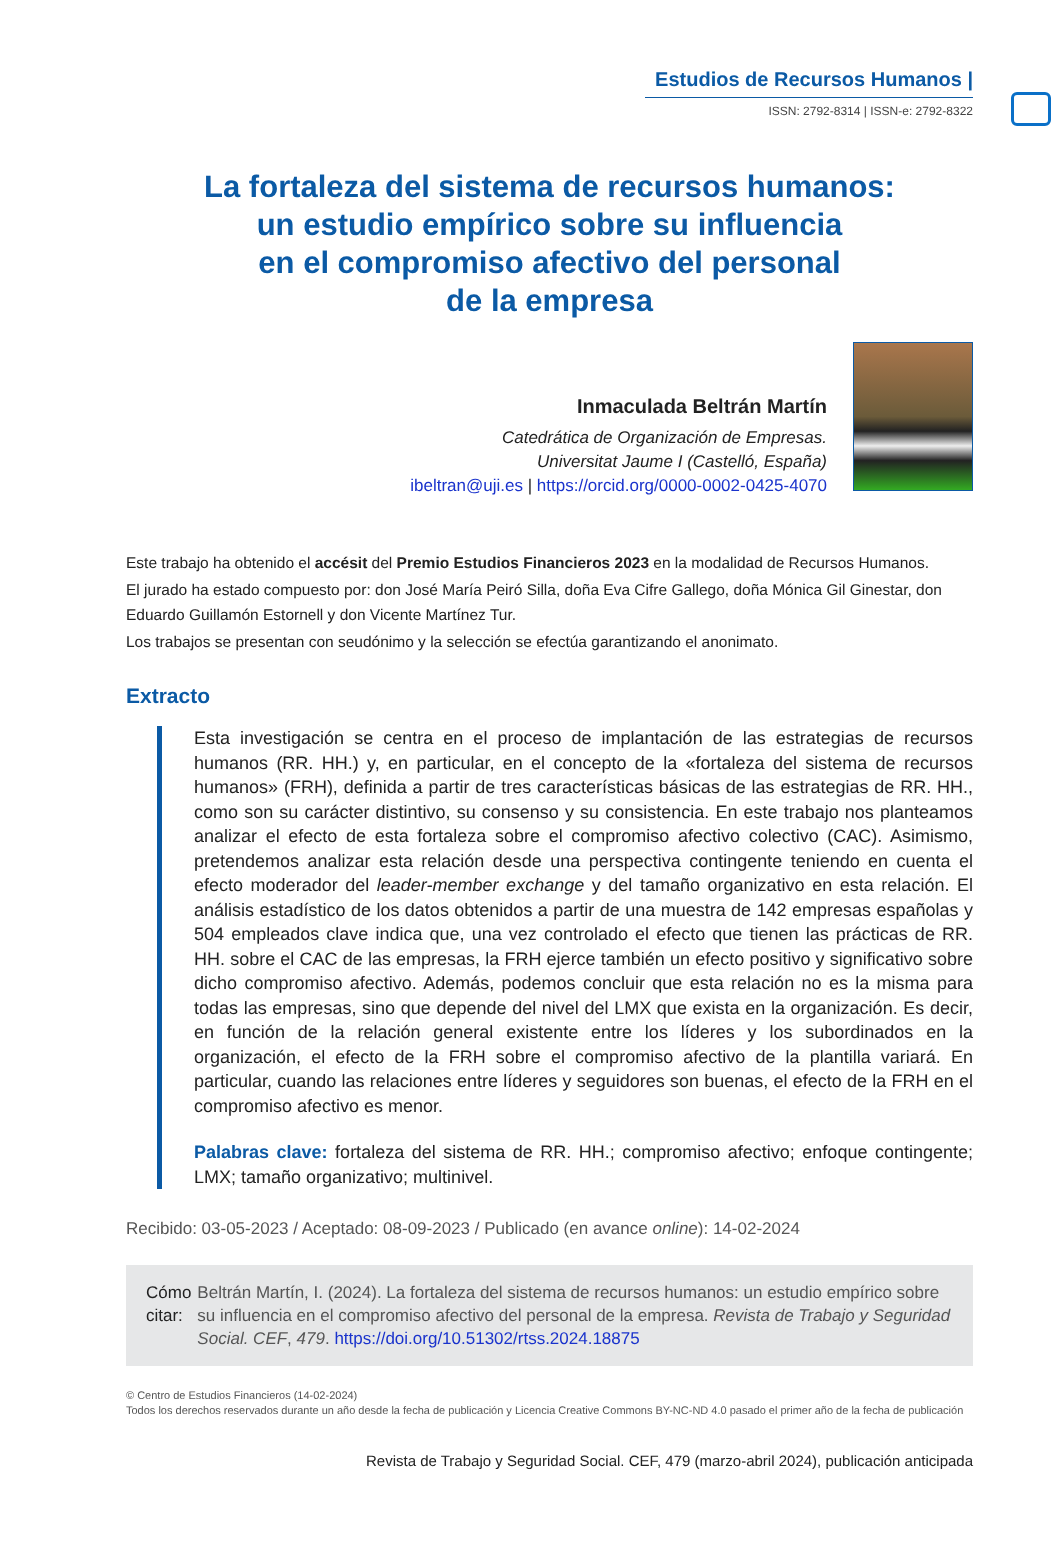Estudios de Recursos Humanos |
ISSN: 2792-8314 | ISSN-e: 2792-8322
La fortaleza del sistema de recursos humanos:
un estudio empírico sobre su influencia
en el compromiso afectivo del personal
de la empresa
Inmaculada Beltrán Martín
Catedrática de Organización de Empresas.
Universitat Jaume I (Castelló, España)
ibeltran@uji.es | https://orcid.org/0000-0002-0425-4070
Este trabajo ha obtenido el accésit del Premio Estudios Financieros 2023 en la modalidad de Recursos Humanos.
El jurado ha estado compuesto por: don José María Peiró Silla, doña Eva Cifre Gallego, doña Mónica Gil Ginestar, don Eduardo Guillamón Estornell y don Vicente Martínez Tur.
Los trabajos se presentan con seudónimo y la selección se efectúa garantizando el anonimato.
Extracto
Esta investigación se centra en el proceso de implantación de las estrategias de recursos humanos (RR. HH.) y, en particular, en el concepto de la «fortaleza del sistema de recursos humanos» (FRH), definida a partir de tres características básicas de las estrategias de RR. HH., como son su carácter distintivo, su consenso y su consistencia. En este trabajo nos planteamos analizar el efecto de esta fortaleza sobre el compromiso afectivo colectivo (CAC). Asimismo, pretendemos analizar esta relación desde una perspectiva contingente teniendo en cuenta el efecto moderador del leader-member exchange y del tamaño organizativo en esta relación. El análisis estadístico de los datos obtenidos a partir de una muestra de 142 empresas españolas y 504 empleados clave indica que, una vez controlado el efecto que tienen las prácticas de RR. HH. sobre el CAC de las empresas, la FRH ejerce también un efecto positivo y significativo sobre dicho compromiso afectivo. Además, podemos concluir que esta relación no es la misma para todas las empresas, sino que depende del nivel del LMX que exista en la organización. Es decir, en función de la relación general existente entre los líderes y los subordinados en la organización, el efecto de la FRH sobre el compromiso afectivo de la plantilla variará. En particular, cuando las relaciones entre líderes y seguidores son buenas, el efecto de la FRH en el compromiso afectivo es menor.
Palabras clave: fortaleza del sistema de RR. HH.; compromiso afectivo; enfoque contingente; LMX; tamaño organizativo; multinivel.
Recibido: 03-05-2023 / Aceptado: 08-09-2023 / Publicado (en avance online): 14-02-2024
Cómo citar: Beltrán Martín, I. (2024). La fortaleza del sistema de recursos humanos: un estudio empírico sobre su influencia en el compromiso afectivo del personal de la empresa. Revista de Trabajo y Seguridad Social. CEF, 479. https://doi.org/10.51302/rtss.2024.18875
© Centro de Estudios Financieros (14-02-2024)
Todos los derechos reservados durante un año desde la fecha de publicación y Licencia Creative Commons BY-NC-ND 4.0 pasado el primer año de la fecha de publicación
Revista de Trabajo y Seguridad Social. CEF, 479 (marzo-abril 2024), publicación anticipada